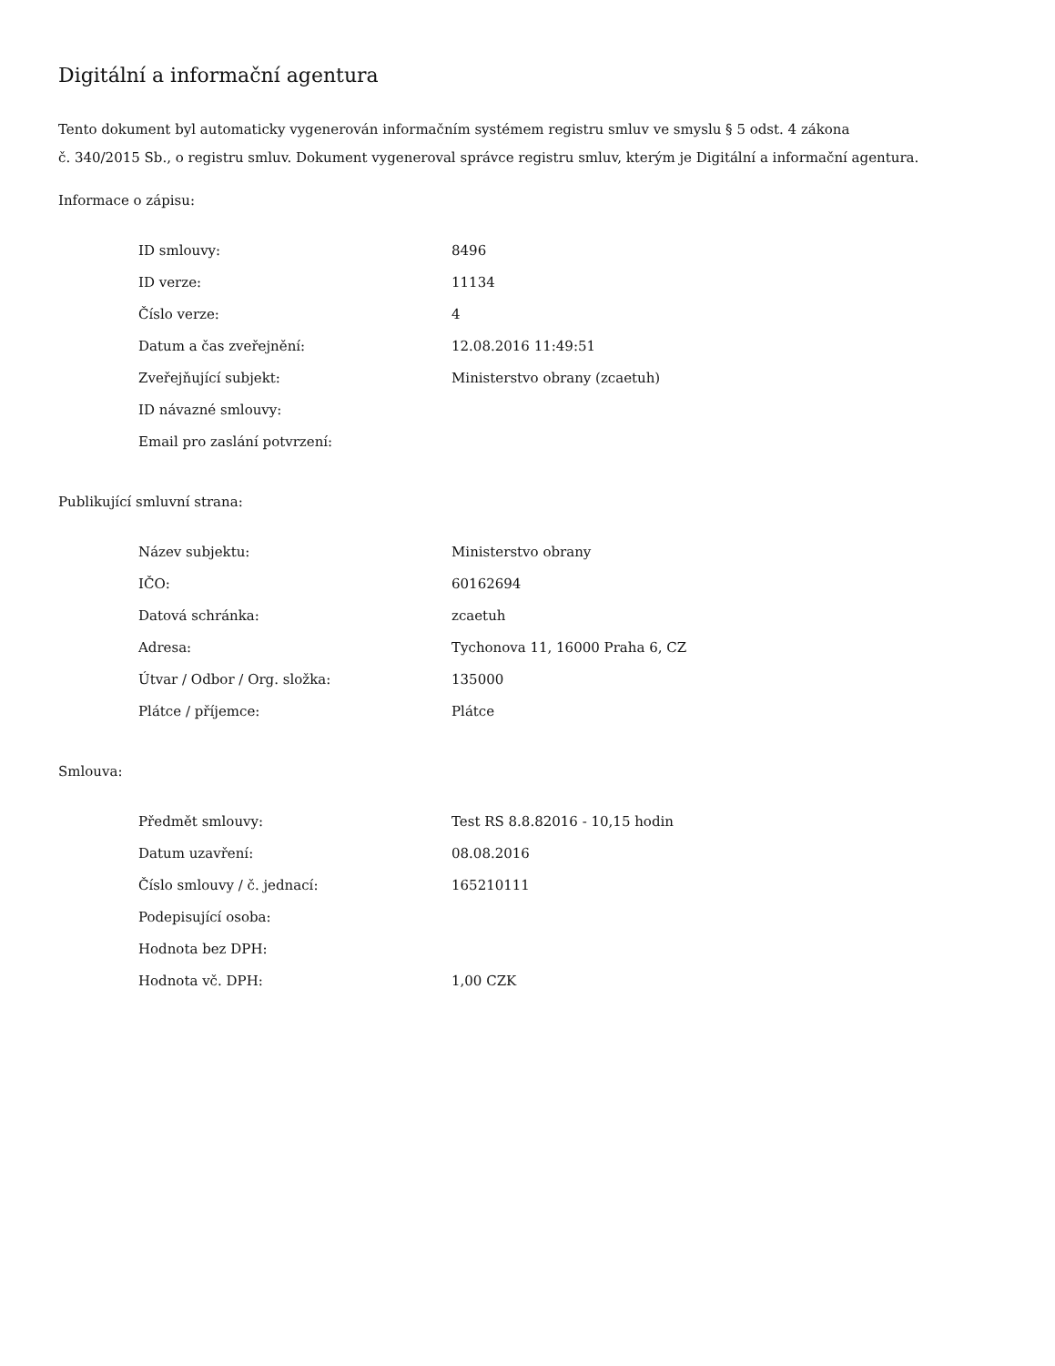Digitální a informační agentura
Tento dokument byl automaticky vygenerován informačním systémem registru smluv ve smyslu § 5 odst. 4 zákona
č. 340/2015 Sb., o registru smluv. Dokument vygeneroval správce registru smluv, kterým je Digitální a informační agentura.
Informace o zápisu:
| ID smlouvy: | 8496 |
| ID verze: | 11134 |
| Číslo verze: | 4 |
| Datum a čas zveřejnění: | 12.08.2016 11:49:51 |
| Zveřejňující subjekt: | Ministerstvo obrany (zcaetuh) |
| ID návazné smlouvy: | |
| Email pro zaslání potvrzení: | |
Publikující smluvní strana:
| Název subjektu: | Ministerstvo obrany |
| IČO: | 60162694 |
| Datová schránka: | zcaetuh |
| Adresa: | Tychonova 11, 16000 Praha 6, CZ |
| Útvar / Odbor / Org. složka: | 135000 |
| Plátce / příjemce: | Plátce |
Smlouva:
| Předmět smlouvy: | Test RS 8.8.82016 - 10,15 hodin |
| Datum uzavření: | 08.08.2016 |
| Číslo smlouvy / č. jednací: | 165210111 |
| Podepisující osoba: | |
| Hodnota bez DPH: | |
| Hodnota vč. DPH: | 1,00 CZK |